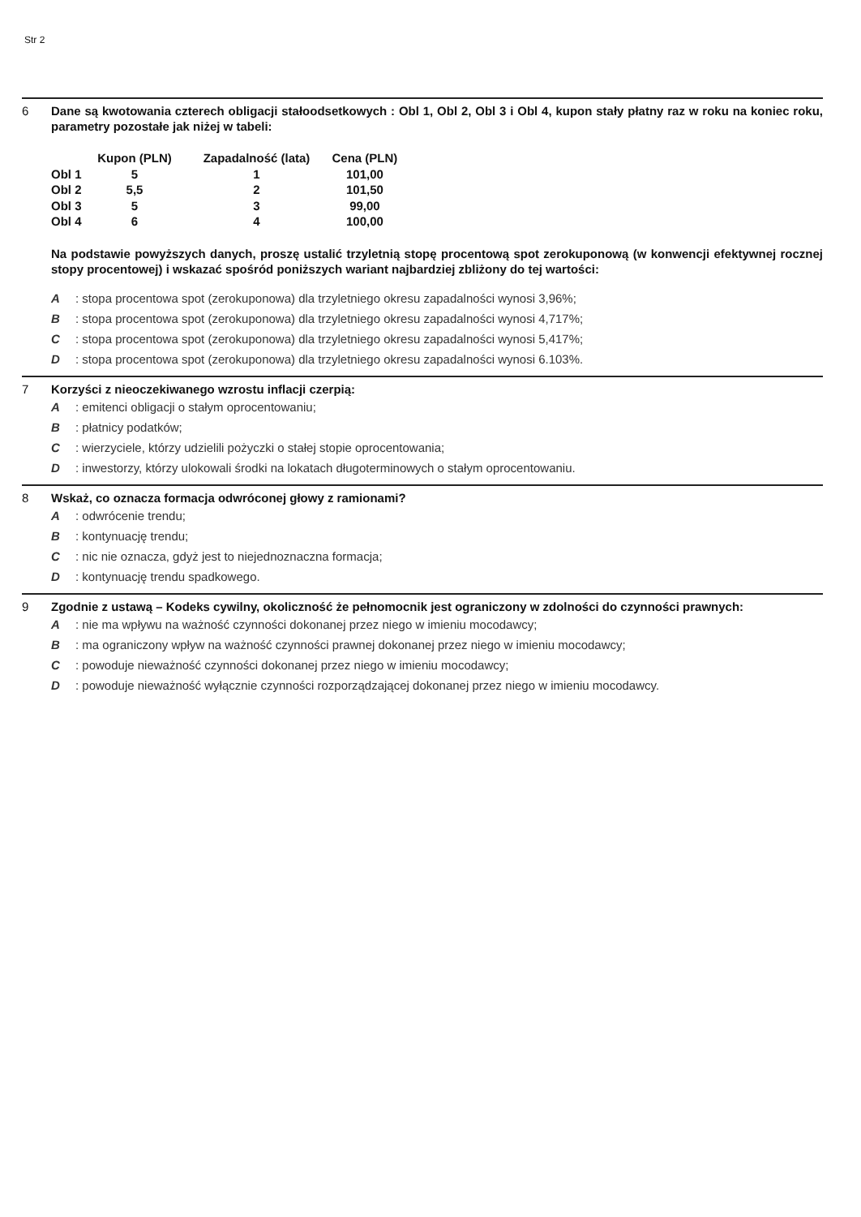Str 2
6 Dane są kwotowania czterech obligacji stałoodsetkowych : Obl 1, Obl 2, Obl 3 i Obl 4, kupon stały płatny raz w roku na koniec roku, parametry pozostałe jak niżej w tabeli:
| | Kupon (PLN) | Zapadalność (lata) | Cena (PLN) |
| --- | --- | --- | --- |
| Obl 1 | 5 | 1 | 101,00 |
| Obl 2 | 5,5 | 2 | 101,50 |
| Obl 3 | 5 | 3 | 99,00 |
| Obl 4 | 6 | 4 | 100,00 |
Na podstawie powyższych danych, proszę ustalić trzyletnią stopę procentową spot zerokuponową (w konwencji efektywnej rocznej stopy procentowej) i wskazać spośród poniższych wariant najbardziej zbliżony do tej wartości:
A: stopa procentowa spot (zerokuponowa) dla trzyletniego okresu zapadalności wynosi 3,96%;
B: stopa procentowa spot (zerokuponowa) dla trzyletniego okresu zapadalności wynosi 4,717%;
C: stopa procentowa spot (zerokuponowa) dla trzyletniego okresu zapadalności wynosi 5,417%;
D: stopa procentowa spot (zerokuponowa) dla trzyletniego okresu zapadalności wynosi 6.103%.
7 Korzyści z nieoczekiwanego wzrostu inflacji czerpią:
A: emitenci obligacji o stałym oprocentowaniu;
B: płatnicy podatków;
C: wierzyciele, którzy udzielili pożyczki o stałej stopie oprocentowania;
D: inwestorzy, którzy ulokowali środki na lokatach długoterminowych o stałym oprocentowaniu.
8 Wskaż, co oznacza formacja odwróconej głowy z ramionami?
A: odwrócenie trendu;
B: kontynuację trendu;
C: nic nie oznacza, gdyż jest to niejednoznaczna formacja;
D: kontynuację trendu spadkowego.
9 Zgodnie z ustawą – Kodeks cywilny, okoliczność że pełnomocnik jest ograniczony w zdolności do czynności prawnych:
A: nie ma wpływu na ważność czynności dokonanej przez niego w imieniu mocodawcy;
B: ma ograniczony wpływ na ważność czynności prawnej dokonanej przez niego w imieniu mocodawcy;
C: powoduje nieważność czynności dokonanej przez niego w imieniu mocodawcy;
D: powoduje nieważność wyłącznie czynności rozporządzającej dokonanej przez niego w imieniu mocodawcy.